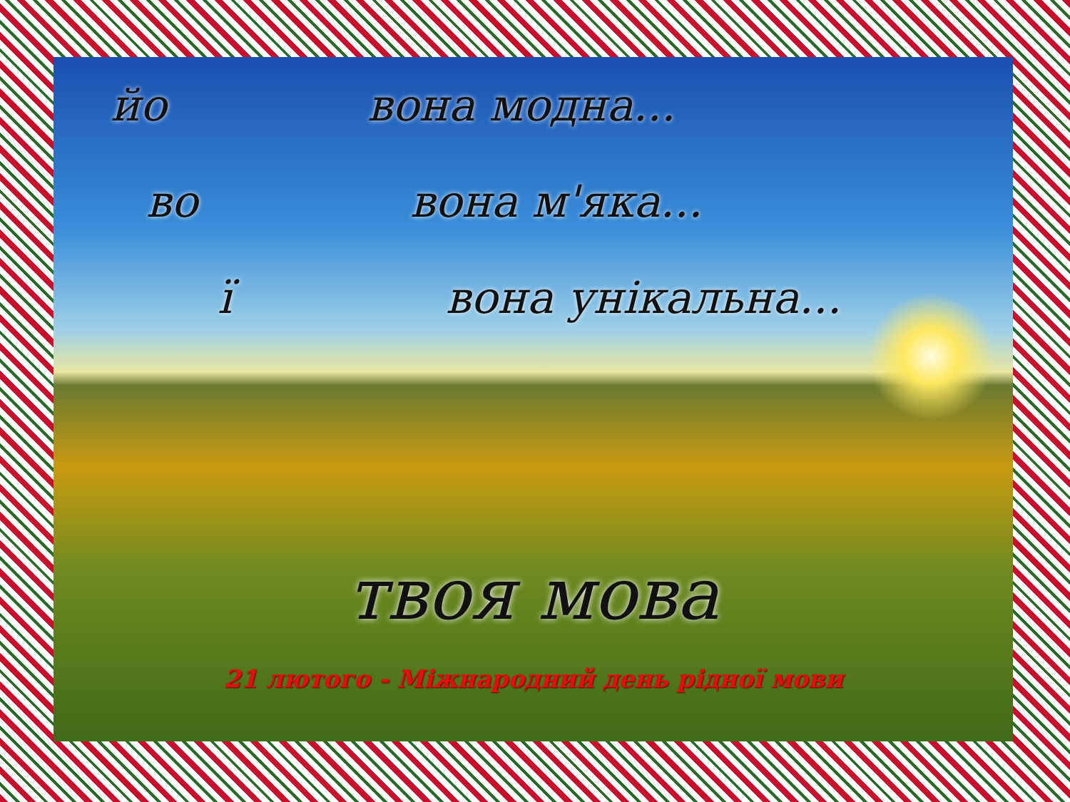йо вона модна...
во вона м'яка...
ї вона унікальна...
твоя мова
21 лютого - Міжнародний день рідної мови